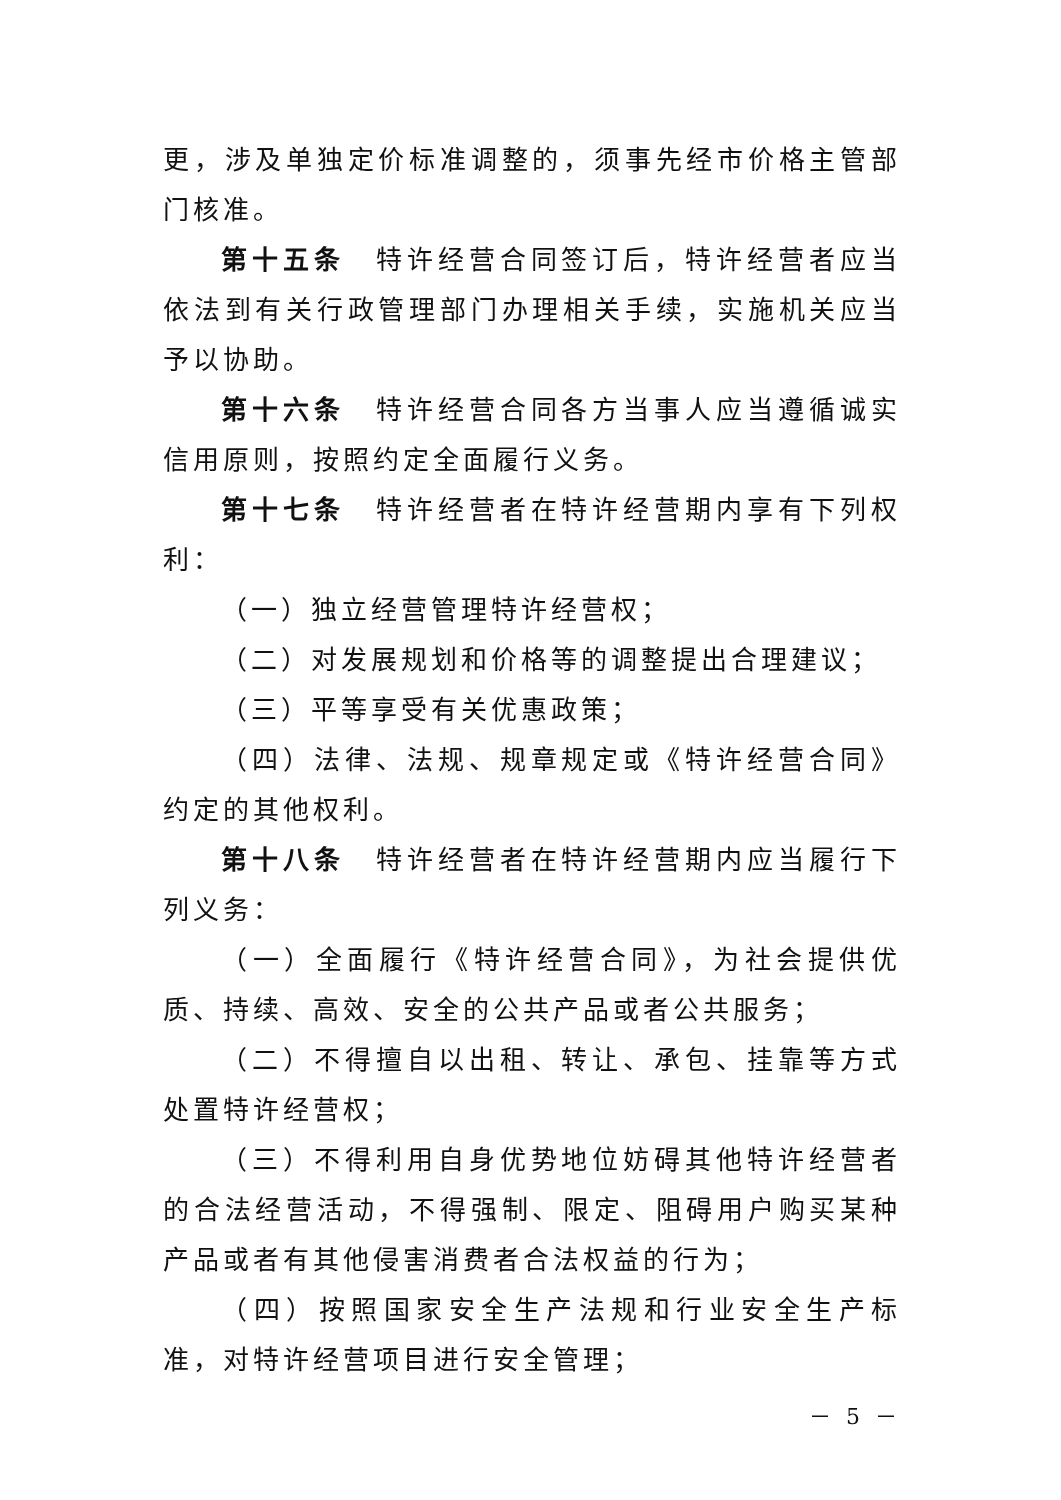更，涉及单独定价标准调整的，须事先经市价格主管部门核准。
第十五条　特许经营合同签订后，特许经营者应当依法到有关行政管理部门办理相关手续，实施机关应当予以协助。
第十六条　特许经营合同各方当事人应当遵循诚实信用原则，按照约定全面履行义务。
第十七条　特许经营者在特许经营期内享有下列权利：
（一）独立经营管理特许经营权；
（二）对发展规划和价格等的调整提出合理建议；
（三）平等享受有关优惠政策；
（四）法律、法规、规章规定或《特许经营合同》约定的其他权利。
第十八条　特许经营者在特许经营期内应当履行下列义务：
（一）全面履行《特许经营合同》，为社会提供优质、持续、高效、安全的公共产品或者公共服务；
（二）不得擅自以出租、转让、承包、挂靠等方式处置特许经营权；
（三）不得利用自身优势地位妨碍其他特许经营者的合法经营活动，不得强制、限定、阻碍用户购买某种产品或者有其他侵害消费者合法权益的行为；
（四）按照国家安全生产法规和行业安全生产标准，对特许经营项目进行安全管理；
－ 5 －